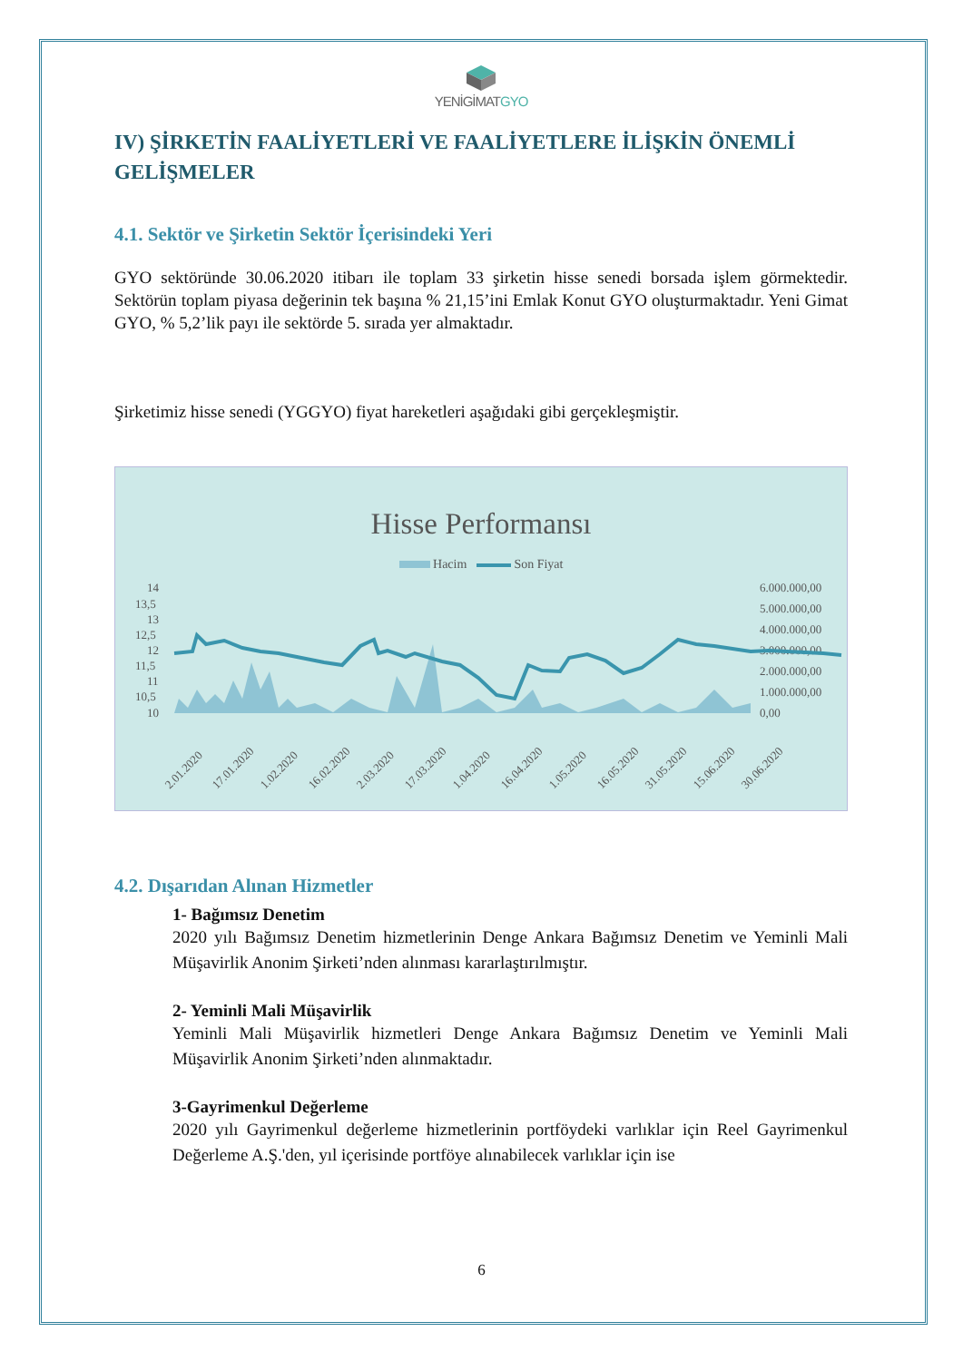YENİGİMATGYO
IV) ŞİRKETİN FAALİYETLERİ VE FAALİYETLERE İLİŞKİN ÖNEMLİ GELİŞMELER
4.1. Sektör ve Şirketin Sektör İçerisindeki Yeri
GYO sektöründe 30.06.2020 itibarı ile toplam 33 şirketin hisse senedi borsada işlem görmektedir. Sektörün toplam piyasa değerinin tek başına % 21,15’ini Emlak Konut GYO oluşturmaktadır. Yeni Gimat GYO, % 5,2’lik payı ile sektörde 5. sırada yer almaktadır.
Şirketimiz hisse senedi (YGGYO) fiyat hareketleri aşağıdaki gibi gerçekleşmiştir.
Hisse Performansı
Hacim Son Fiyat
14
13,5
13
12,5
12
11,5
11
10,5
10
6.000.000,00
5.000.000,00
4.000.000,00
3.000.000,00
2.000.000,00
1.000.000,00
0,00
2.01.2020
17.01.2020
1.02.2020
16.02.2020
2.03.2020
17.03.2020
1.04.2020
16.04.2020
1.05.2020
16.05.2020
31.05.2020
15.06.2020
30.06.2020
4.2. Dışarıdan Alınan Hizmetler
1- Bağımsız Denetim
2020 yılı Bağımsız Denetim hizmetlerinin Denge Ankara Bağımsız Denetim ve Yeminli Mali Müşavirlik Anonim Şirketi’nden alınması kararlaştırılmıştır.
2- Yeminli Mali Müşavirlik
Yeminli Mali Müşavirlik hizmetleri Denge Ankara Bağımsız Denetim ve Yeminli Mali Müşavirlik Anonim Şirketi’nden alınmaktadır.
3-Gayrimenkul Değerleme
2020 yılı Gayrimenkul değerleme hizmetlerinin portföydeki varlıklar için Reel Gayrimenkul Değerleme A.Ş.'den, yıl içerisinde portföye alınabilecek varlıklar için ise
6